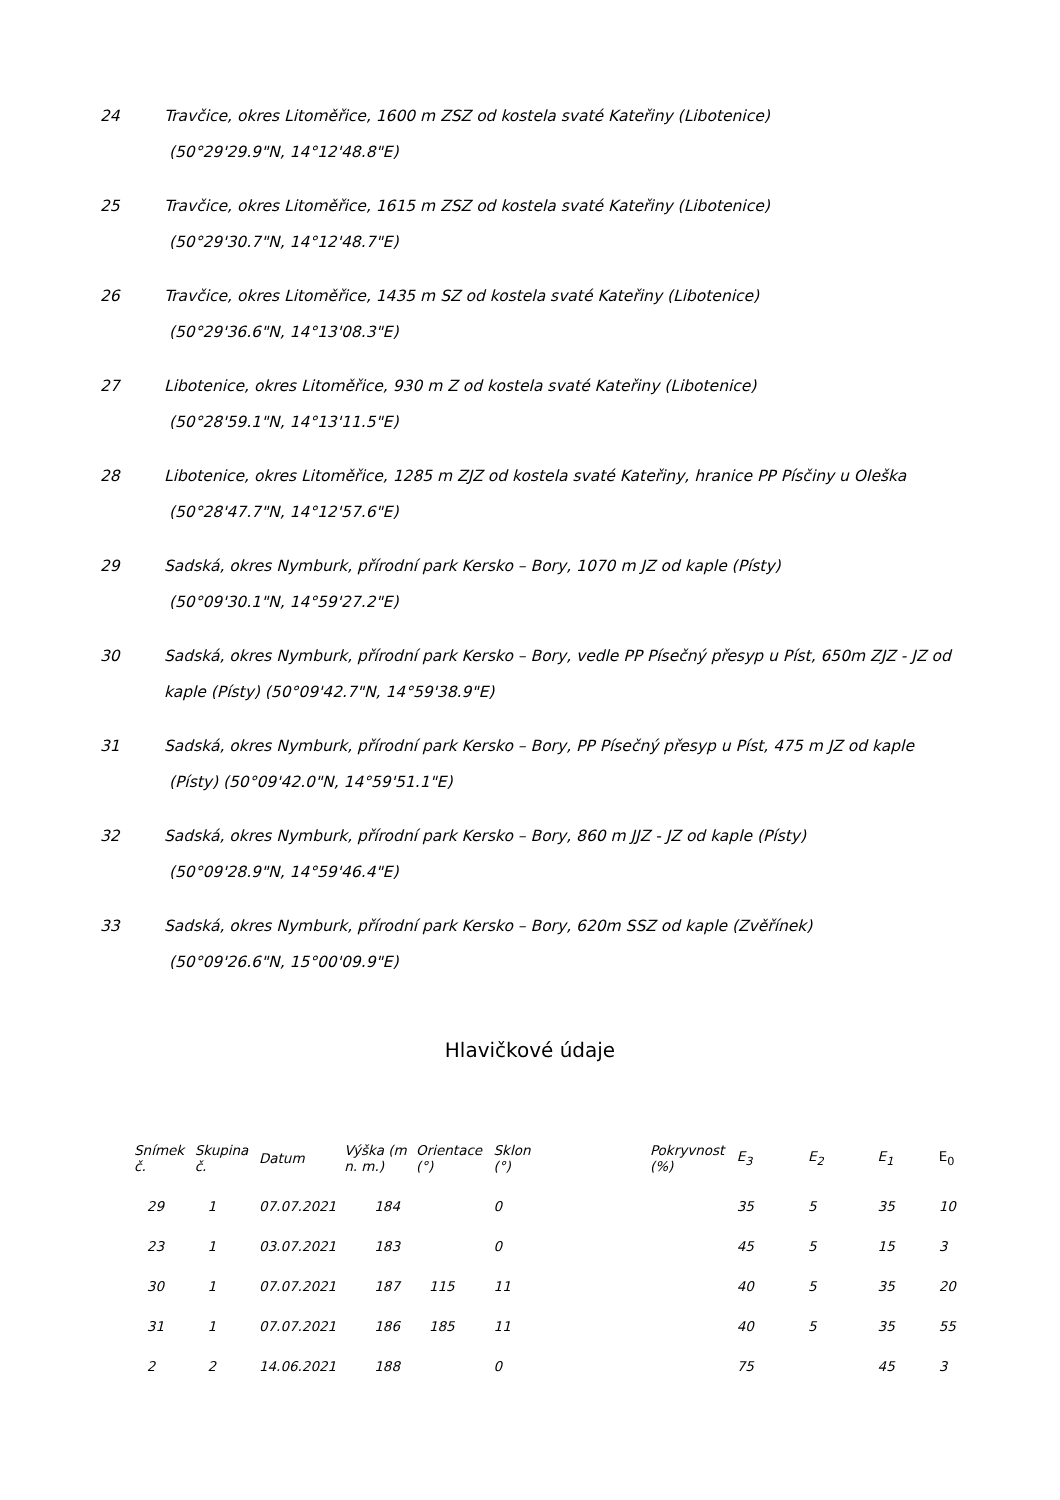24 Travčice, okres Litoměřice, 1600 m ZSZ od kostela svaté Kateřiny (Libotenice)
(50°29'29.9"N, 14°12'48.8"E)
25 Travčice, okres Litoměřice, 1615 m ZSZ od kostela svaté Kateřiny (Libotenice)
(50°29'30.7"N, 14°12'48.7"E)
26 Travčice, okres Litoměřice, 1435 m SZ od kostela svaté Kateřiny (Libotenice)
(50°29'36.6"N, 14°13'08.3"E)
27 Libotenice, okres Litoměřice, 930 m Z od kostela svaté Kateřiny (Libotenice)
(50°28'59.1"N, 14°13'11.5"E)
28 Libotenice, okres Litoměřice, 1285 m ZJZ od kostela svaté Kateřiny, hranice PP Písčiny u Oleška
(50°28'47.7"N, 14°12'57.6"E)
29 Sadská, okres Nymburk, přírodní park Kersko – Bory, 1070 m JZ od kaple (Písty)
(50°09'30.1"N, 14°59'27.2"E)
30 Sadská, okres Nymburk, přírodní park Kersko – Bory, vedle PP Písečný přesyp u Píst, 650m ZJZ - JZ od kaple (Písty) (50°09'42.7"N, 14°59'38.9"E)
31 Sadská, okres Nymburk, přírodní park Kersko – Bory, PP Písečný přesyp u Píst, 475 m JZ od kaple
(Písty) (50°09'42.0"N, 14°59'51.1"E)
32 Sadská, okres Nymburk, přírodní park Kersko – Bory, 860 m JJZ - JZ od kaple (Písty)
(50°09'28.9"N, 14°59'46.4"E)
33 Sadská, okres Nymburk, přírodní park Kersko – Bory, 620m SSZ od kaple (Zvěřínek)
(50°09'26.6"N, 15°00'09.9"E)
Hlavičkové údaje
| Snímek č. | Skupina č. | Datum | Výška (m n. m.) | Orientace (°) | Sklon (°) | | Pokryvnost (%) | E<sub>3</sub> | E<sub>2</sub> | E<sub>1</sub> | E<sub>0</sub> |
| --- | --- | --- | --- | --- | --- | --- | --- | --- | --- | --- | --- |
| 29 | 1 | 07.07.2021 | 184 | | 0 | | | 35 | 5 | 35 | 10 |
| 23 | 1 | 03.07.2021 | 183 | | 0 | | | 45 | 5 | 15 | 3 |
| 30 | 1 | 07.07.2021 | 187 | 115 | 11 | | | 40 | 5 | 35 | 20 |
| 31 | 1 | 07.07.2021 | 186 | 185 | 11 | | | 40 | 5 | 35 | 55 |
| 2 | 2 | 14.06.2021 | 188 | | 0 | | | 75 | | 45 | 3 |